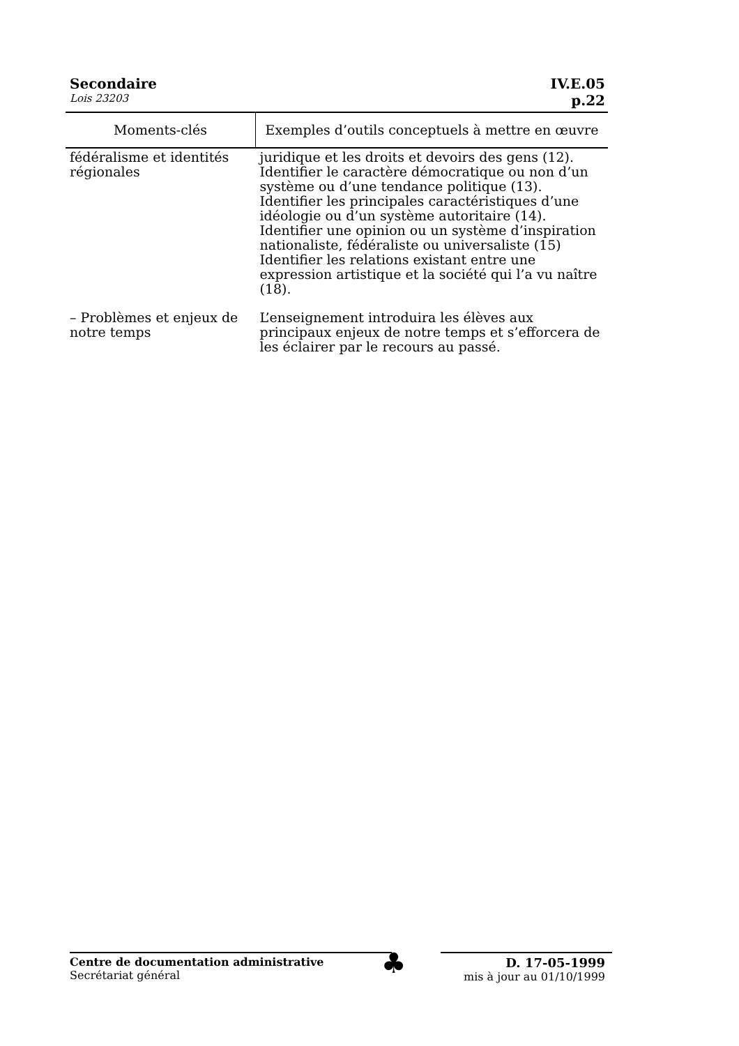Secondaire IV.E.05
Lois 23203 p.22
| Moments-clés | Exemples d’outils conceptuels à mettre en œuvre |
| --- | --- |
| fédéralisme et identités régionales | juridique et les droits et devoirs des gens (12). Identifier le caractère démocratique ou non d’un système ou d’une tendance politique (13). Identifier les principales caractéristiques d’une idéologie ou d’un système autoritaire (14). Identifier une opinion ou un système d’inspiration nationaliste, fédéraliste ou universaliste (15) Identifier les relations existant entre une expression artistique et la société qui l’a vu naître (18). |
| – Problèmes et enjeux de notre temps | L’enseignement introduira les élèves aux principaux enjeux de notre temps et s’efforcera de les éclairer par le recours au passé. |
Centre de documentation administrative
Secrétariat général
♣
D. 17-05-1999
mis à jour au 01/10/1999